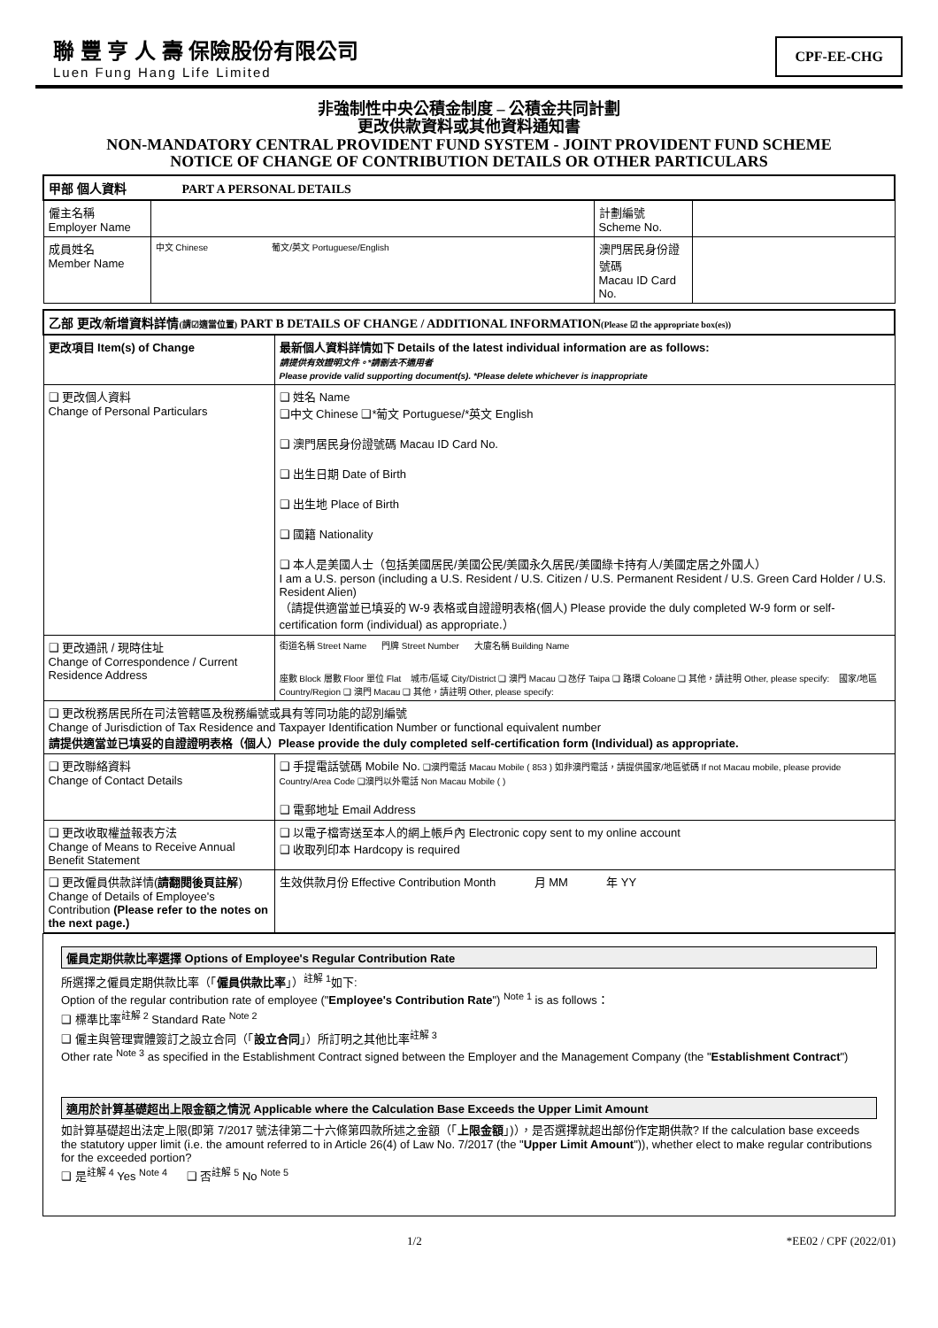聯 豐 亨 人 壽 保險股份有限公司
Luen Fung Hang Life Limited
CPF-EE-CHG
非強制性中央公積金制度 – 公積金共同計劃
更改供款資料或其他資料通知書
NON-MANDATORY CENTRAL PROVIDENT FUND SYSTEM - JOINT PROVIDENT FUND SCHEME
NOTICE OF CHANGE OF CONTRIBUTION DETAILS OR OTHER PARTICULARS
| 甲部 個人資料 PART A PERSONAL DETAILS | | | |
| 僱主名稱 Employer Name | | 計劃編號 Scheme No. | |
| 成員姓名 Member Name | 中文 Chinese 葡文/英文 Portuguese/English | 澳門居民身份證號碼 Macau ID Card No. | |
| 乙部 更改/新增資料詳情 (請☑適當位置) PART B DETAILS OF CHANGE / ADDITIONAL INFORMATION (Please ☑ the appropriate box(es)) | |
| 更改項目 Item(s) of Change | 最新個人資料詳情如下 Details of the latest individual information are as follows: 請提供有效證明文件。*請刪去不適用者 Please provide valid supporting document(s). *Please delete whichever is inappropriate |
| ❑ 更改個人資料 Change of Personal Particulars | ❑ 姓名 Name ❑中文 Chinese ❑*葡文 Portuguese/*英文 English ❑ 澳門居民身份證號碼 Macau ID Card No. ❑ 出生日期 Date of Birth ❑ 出生地 Place of Birth ❑ 國籍 Nationality ❑ 本人是美國人士（包括美國居民/美國公民/美國永久居民/美國綠卡持有人/美國定居之外國人） I am a U.S. person (including a U.S. Resident / U.S. Citizen / U.S. Permanent Resident / U.S. Green Card Holder / U.S. Resident Alien) （請提供適當並已填妥的 W-9 表格或自證證明表格(個人) Please provide the duly completed W-9 form or self-certification form (individual) as appropriate.） |
| ❑ 更改通訊 / 現時住址 Change of Correspondence / Current Residence Address | 街道名稱 Street Name 門牌 Street Number 大廈名稱 Building Name 座數 Block 層數 Floor 單位 Flat 城市/區域 City/District ❑ 澳門 Macau ❑ 氹仔 Taipa ❑ 路環 Coloane ❑ 其他，請註明 Other, please specify: 國家/地區 Country/Region ❑ 澳門 Macau ❑ 其他，請註明 Other, please specify: |
| ❑ 更改稅務居民所在司法管轄區及稅務編號或具有等同功能的認別編號 Change of Jurisdiction of Tax Residence and Taxpayer Identification Number or functional equivalent number 請提供適當並已填妥的自證證明表格（個人）Please provide the duly completed self-certification form (Individual) as appropriate. | |
| ❑ 更改聯絡資料 Change of Contact Details | ❑ 手提電話號碼 Mobile No. ❑澳門電話 Macau Mobile ( 853 ) 如非澳門電話，請提供國家/地區號碼 If not Macau mobile, please provide Country/Area Code ❑澳門以外電話 Non Macau Mobile ( ) ❑ 電郵地址 Email Address |
| ❑ 更改收取權益報表方法 Change of Means to Receive Annual Benefit Statement | ❑ 以電子檔寄送至本人的網上帳戶內 Electronic copy sent to my online account ❑ 收取列印本 Hardcopy is required |
| ❑ 更改僱員供款詳情( 請翻閱後頁註解 ) Change of Details of Employee's Contribution (Please refer to the notes on the next page.) | 生效供款月份 Effective Contribution Month 月 MM 年 YY |
僱員定期供款比率選擇 Options of Employee's Regular Contribution Rate
所選擇之僱員定期供款比率（「僱員供款比率」）<sup>註解 1</sup>如下:
Option of the regular contribution rate of employee ("Employee's Contribution Rate") <sup>Note 1</sup> is as follows：
❑ 標準比率<sup>註解 2</sup> Standard Rate <sup>Note 2</sup>
❑ 僱主與管理實體簽訂之設立合同（「設立合同」）所訂明之其他比率<sup>註解 3</sup>
Other rate <sup>Note 3</sup> as specified in the Establishment Contract signed between the Employer and the Management Company (the "Establishment Contract")
適用於計算基礎超出上限金額之情況 Applicable where the Calculation Base Exceeds the Upper Limit Amount
如計算基礎超出法定上限(即第 7/2017 號法律第二十六條第四款所述之金額（「上限金額」)），是否選擇就超出部份作定期供款? If the calculation base exceeds the statutory upper limit (i.e. the amount referred to in Article 26(4) of Law No. 7/2017 (the "Upper Limit Amount")), whether elect to make regular contributions for the exceeded portion?
❑ 是<sup>註解 4</sup> Yes <sup>Note 4</sup> ❑ 否<sup>註解 5</sup> No <sup>Note 5</sup>
1/2 *EE02 / CPF (2022/01)